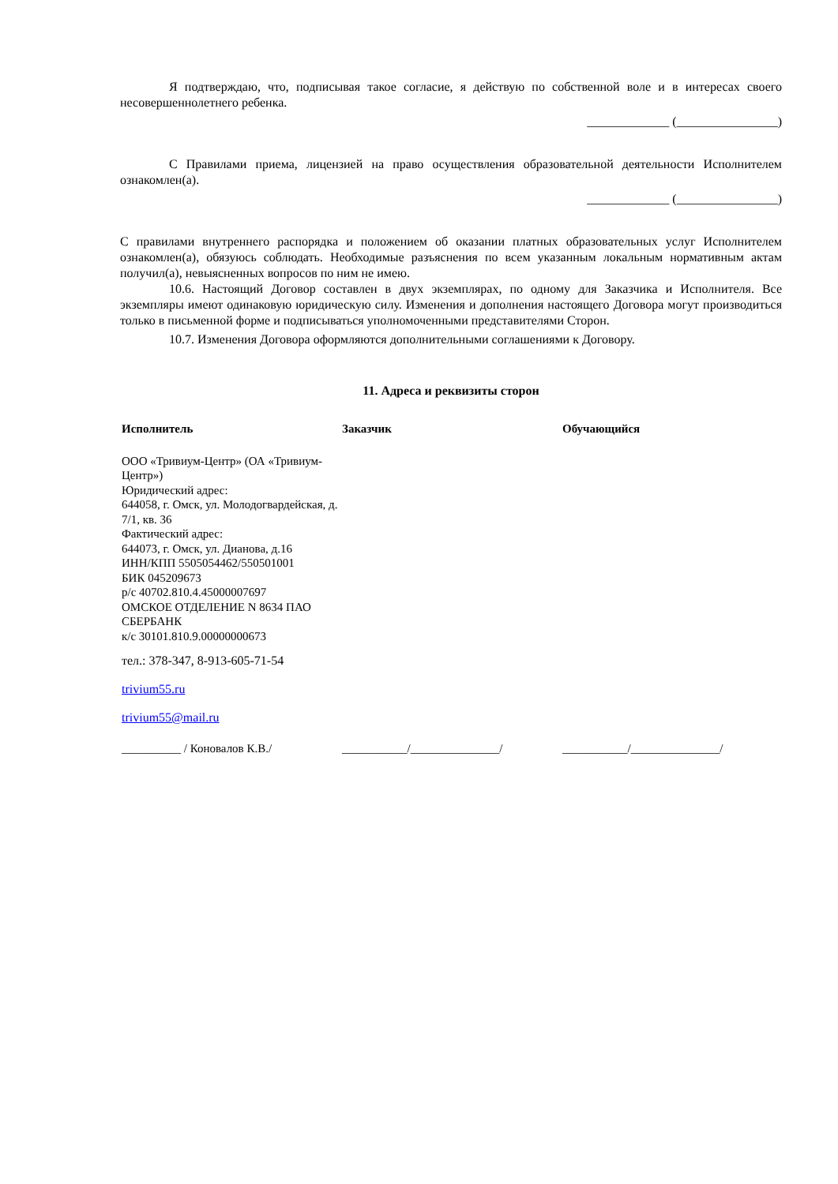Я подтверждаю, что, подписывая такое согласие, я действую по собственной воле и в интересах своего несовершеннолетнего ребенка.
_____________ (________________)
С Правилами приема, лицензией на право осуществления образовательной деятельности Исполнителем ознакомлен(а).
_____________ (________________)
С правилами внутреннего распорядка и положением об оказании платных образовательных услуг Исполнителем ознакомлен(а), обязуюсь соблюдать. Необходимые разъяснения по всем указанным локальным нормативным актам получил(а), невыясненных вопросов по ним не имею.
10.6. Настоящий Договор составлен в двух экземплярах, по одному для Заказчика и Исполнителя. Все экземпляры имеют одинаковую юридическую силу. Изменения и дополнения настоящего Договора могут производиться только в письменной форме и подписываться уполномоченными представителями Сторон.
10.7. Изменения Договора оформляются дополнительными соглашениями к Договору.
11. Адреса и реквизиты сторон
| Исполнитель | Заказчик | Обучающийся |
| ООО «Тривиум-Центр» (ОА «Тривиум-Центр») Юридический адрес: 644058, г. Омск, ул. Молодогвардейская, д. 7/1, кв. 36 Фактический адрес: 644073, г. Омск, ул. Дианова, д.16 ИНН/КПП 5505054462/550501001 БИК 045209673 р/с 40702.810.4.45000007697 ОМСКОЕ ОТДЕЛЕНИЕ N 8634 ПАО СБЕРБАНК к/с 30101.810.9.00000000673 тел.: 378-347, 8-913-605-71-54 trivium55.ru trivium55@mail.ru | | |
| __________ / Коновалов К.В./ | ___________/_______________/ | ___________/_______________/ |